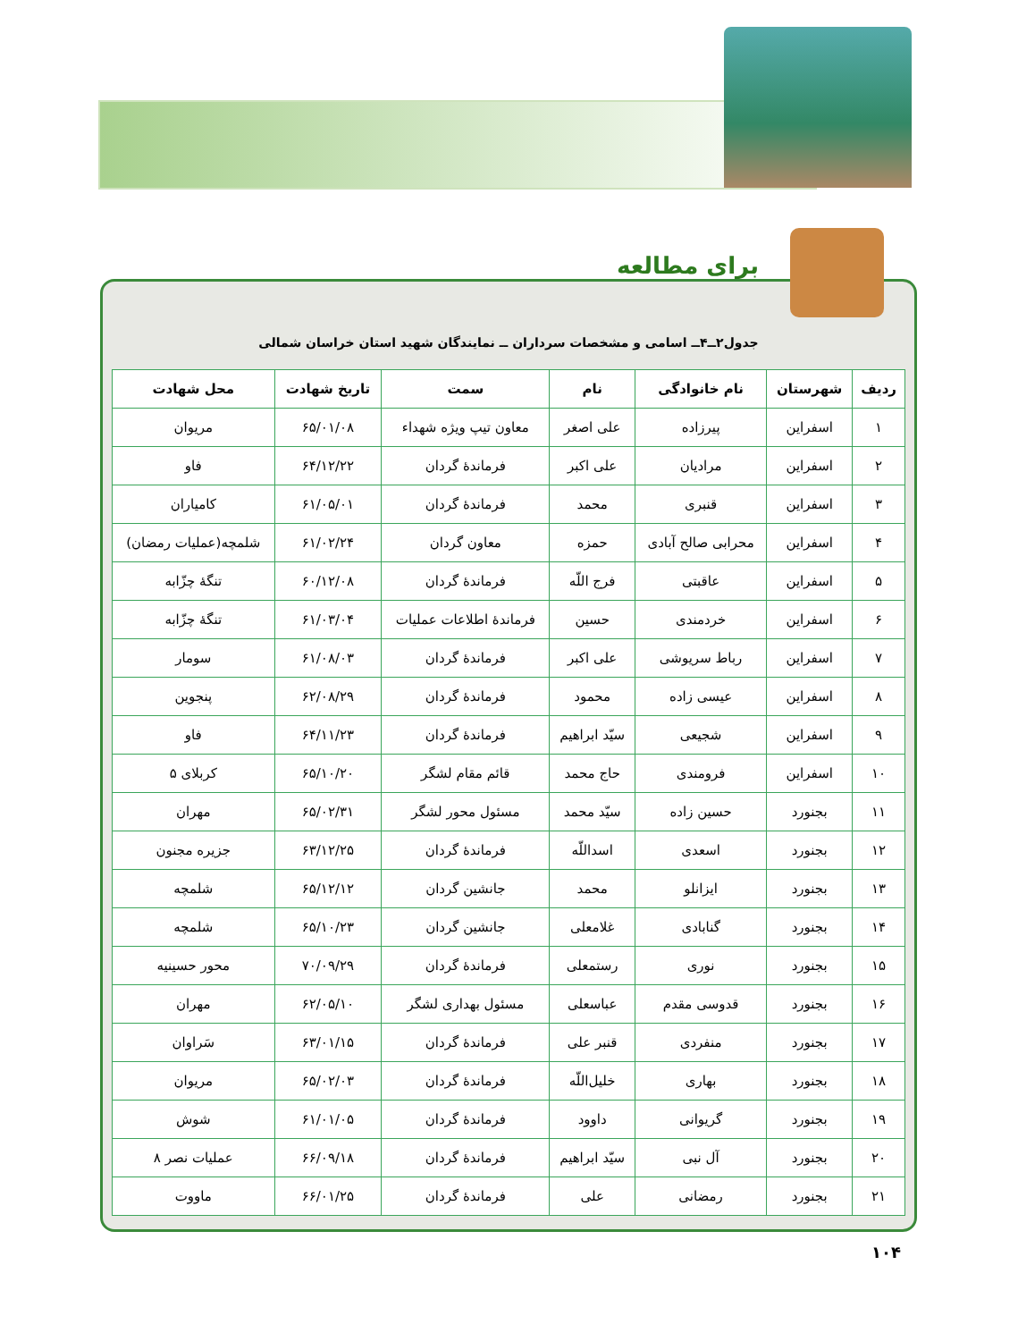جدول۲ــ۴ــ اسامی و مشخصات سرداران ــ نمایندگان شهید استان خراسان شمالی
| ردیف | شهرستان | نام خانوادگی | نام | سمت | تاریخ شهادت | محل شهادت |
| --- | --- | --- | --- | --- | --- | --- |
| ۱ | اسفراین | پیرزاده | علی اصغر | معاون تیپ ویژه شهداء | ۶۵/۰۱/۰۸ | مریوان |
| ۲ | اسفراین | مرادیان | علی اکبر | فرماندهٔ گردان | ۶۴/۱۲/۲۲ | فاو |
| ۳ | اسفراین | قنبری | محمد | فرماندهٔ گردان | ۶۱/۰۵/۰۱ | کامیاران |
| ۴ | اسفراین | محرابی صالح آبادی | حمزه | معاون گردان | ۶۱/۰۲/۲۴ | شلمچه(عملیات رمضان) |
| ۵ | اسفراین | عاقبتی | فرج اللّه | فرماندهٔ گردان | ۶۰/۱۲/۰۸ | تنگهٔ چزّابه |
| ۶ | اسفراین | خردمندی | حسین | فرماندهٔ اطلاعات عملیات | ۶۱/۰۳/۰۴ | تنگهٔ چزّابه |
| ۷ | اسفراین | رباط سریوشی | علی اکبر | فرماندهٔ گردان | ۶۱/۰۸/۰۳ | سومار |
| ۸ | اسفراین | عیسی زاده | محمود | فرماندهٔ گردان | ۶۲/۰۸/۲۹ | پنجوین |
| ۹ | اسفراین | شجیعی | سیّد ابراهیم | فرماندهٔ گردان | ۶۴/۱۱/۲۳ | فاو |
| ۱۰ | اسفراین | فرومندی | حاج محمد | قائم مقام لشگر | ۶۵/۱۰/۲۰ | کربلای ۵ |
| ۱۱ | بجنورد | حسین زاده | سیّد محمد | مسئول محور لشگر | ۶۵/۰۲/۳۱ | مهران |
| ۱۲ | بجنورد | اسعدی | اسداللّه | فرماندهٔ گردان | ۶۳/۱۲/۲۵ | جزیره مجنون |
| ۱۳ | بجنورد | ایزانلو | محمد | جانشین گردان | ۶۵/۱۲/۱۲ | شلمچه |
| ۱۴ | بجنورد | گنابادی | غلامعلی | جانشین گردان | ۶۵/۱۰/۲۳ | شلمچه |
| ۱۵ | بجنورد | نوری | رستمعلی | فرماندهٔ گردان | ۷۰/۰۹/۲۹ | محور حسینیه |
| ۱۶ | بجنورد | قدوسی مقدم | عباسعلی | مسئول بهداری لشگر | ۶۲/۰۵/۱۰ | مهران |
| ۱۷ | بجنورد | منفردی | قنبر علی | فرماندهٔ گردان | ۶۳/۰۱/۱۵ | سَراوان |
| ۱۸ | بجنورد | بهاری | خلیل‌اللّه | فرماندهٔ گردان | ۶۵/۰۲/۰۳ | مریوان |
| ۱۹ | بجنورد | گریوانی | داوود | فرماندهٔ گردان | ۶۱/۰۱/۰۵ | شوش |
| ۲۰ | بجنورد | آل نبی | سیّد ابراهیم | فرماندهٔ گردان | ۶۶/۰۹/۱۸ | عملیات نصر ۸ |
| ۲۱ | بجنورد | رمضانی | علی | فرماندهٔ گردان | ۶۶/۰۱/۲۵ | ماووت |
برای مطالعه
۱۰۴